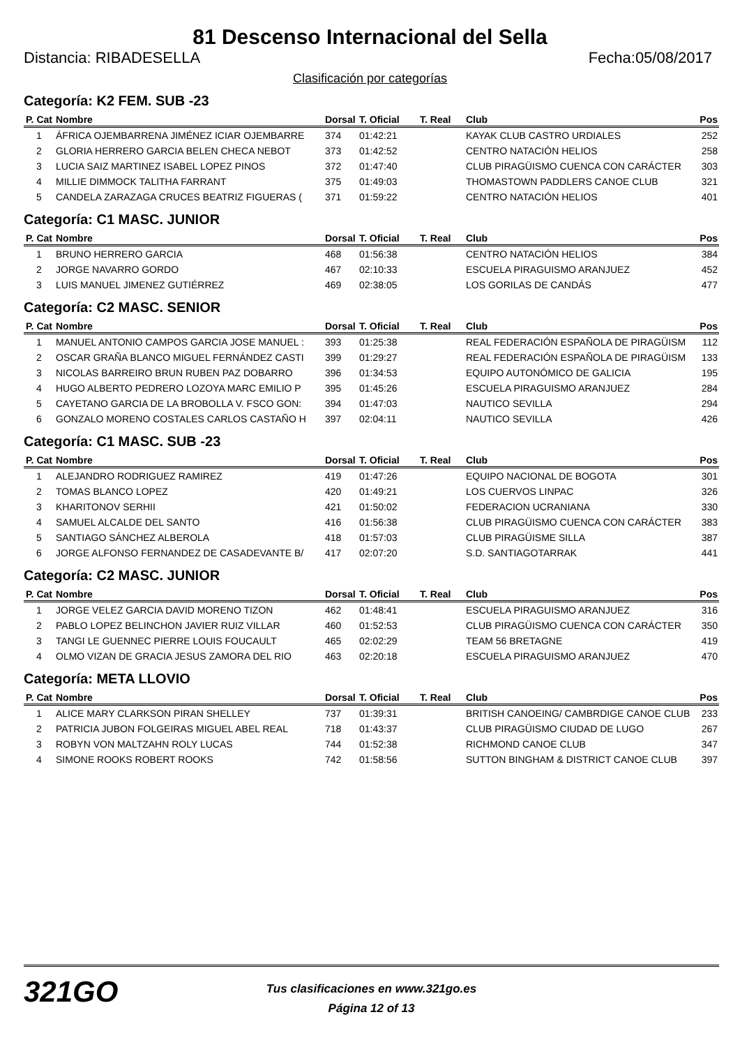81 Descenso Internacional del Sella
Distancia: RIBADESELLA Fecha:05/08/2017
Clasificación por categorías
Categoría: K2 FEM. SUB -23
| P. Cat | Nombre | Dorsal | T. Oficial | T. Real | Club | Pos |
| --- | --- | --- | --- | --- | --- | --- |
| 1 | ÁFRICA OJEMBARRENA JIMÉNEZ ICIAR OJEMBARRE | 374 | 01:42:21 | | KAYAK CLUB CASTRO URDIALES | 252 |
| 2 | GLORIA HERRERO GARCIA BELEN CHECA NEBOT | 373 | 01:42:52 | | CENTRO NATACIÓN HELIOS | 258 |
| 3 | LUCIA SAIZ MARTINEZ ISABEL LOPEZ PINOS | 372 | 01:47:40 | | CLUB PIRAGÜISMO CUENCA CON CARÁCTER | 303 |
| 4 | MILLIE DIMMOCK TALITHA FARRANT | 375 | 01:49:03 | | THOMASTOWN PADDLERS CANOE CLUB | 321 |
| 5 | CANDELA ZARAZAGA CRUCES BEATRIZ FIGUERAS ( | 371 | 01:59:22 | | CENTRO NATACIÓN HELIOS | 401 |
Categoría: C1 MASC. JUNIOR
| P. Cat | Nombre | Dorsal | T. Oficial | T. Real | Club | Pos |
| --- | --- | --- | --- | --- | --- | --- |
| 1 | BRUNO HERRERO GARCIA | 468 | 01:56:38 | | CENTRO NATACIÓN HELIOS | 384 |
| 2 | JORGE NAVARRO GORDO | 467 | 02:10:33 | | ESCUELA PIRAGUISMO ARANJUEZ | 452 |
| 3 | LUIS MANUEL JIMENEZ GUTIÉRREZ | 469 | 02:38:05 | | LOS GORILAS DE CANDÁS | 477 |
Categoría: C2 MASC. SENIOR
| P. Cat | Nombre | Dorsal | T. Oficial | T. Real | Club | Pos |
| --- | --- | --- | --- | --- | --- | --- |
| 1 | MANUEL ANTONIO CAMPOS GARCIA JOSE MANUEL : | 393 | 01:25:38 | | REAL FEDERACIÓN ESPAÑOLA DE PIRAGÜISM | 112 |
| 2 | OSCAR GRAÑA BLANCO MIGUEL FERNÁNDEZ CASTI | 399 | 01:29:27 | | REAL FEDERACIÓN ESPAÑOLA DE PIRAGÜISM | 133 |
| 3 | NICOLAS BARREIRO BRUN RUBEN PAZ DOBARRO | 396 | 01:34:53 | | EQUIPO AUTONÓMICO DE GALICIA | 195 |
| 4 | HUGO ALBERTO PEDRERO LOZOYA MARC EMILIO P | 395 | 01:45:26 | | ESCUELA PIRAGUISMO ARANJUEZ | 284 |
| 5 | CAYETANO GARCIA DE LA BROBOLLA V. FSCO GON: | 394 | 01:47:03 | | NAUTICO SEVILLA | 294 |
| 6 | GONZALO MORENO COSTALES CARLOS CASTAÑO H | 397 | 02:04:11 | | NAUTICO SEVILLA | 426 |
Categoría: C1 MASC. SUB -23
| P. Cat | Nombre | Dorsal | T. Oficial | T. Real | Club | Pos |
| --- | --- | --- | --- | --- | --- | --- |
| 1 | ALEJANDRO RODRIGUEZ RAMIREZ | 419 | 01:47:26 | | EQUIPO NACIONAL DE BOGOTA | 301 |
| 2 | TOMAS BLANCO LOPEZ | 420 | 01:49:21 | | LOS CUERVOS LINPAC | 326 |
| 3 | KHARITONOV SERHII | 421 | 01:50:02 | | FEDERACION UCRANIANA | 330 |
| 4 | SAMUEL ALCALDE DEL SANTO | 416 | 01:56:38 | | CLUB PIRAGÜISMO CUENCA CON CARÁCTER | 383 |
| 5 | SANTIAGO SÁNCHEZ ALBEROLA | 418 | 01:57:03 | | CLUB PIRAGÜISME SILLA | 387 |
| 6 | JORGE ALFONSO FERNANDEZ DE CASADEVANTE B/ | 417 | 02:07:20 | | S.D. SANTIAGOTARRAK | 441 |
Categoría: C2 MASC. JUNIOR
| P. Cat | Nombre | Dorsal | T. Oficial | T. Real | Club | Pos |
| --- | --- | --- | --- | --- | --- | --- |
| 1 | JORGE VELEZ GARCIA DAVID MORENO TIZON | 462 | 01:48:41 | | ESCUELA PIRAGUISMO ARANJUEZ | 316 |
| 2 | PABLO LOPEZ BELINCHON JAVIER RUIZ VILLAR | 460 | 01:52:53 | | CLUB PIRAGÜISMO CUENCA CON CARÁCTER | 350 |
| 3 | TANGI LE GUENNEC PIERRE LOUIS FOUCAULT | 465 | 02:02:29 | | TEAM 56 BRETAGNE | 419 |
| 4 | OLMO VIZAN DE GRACIA JESUS ZAMORA DEL RIO | 463 | 02:20:18 | | ESCUELA PIRAGUISMO ARANJUEZ | 470 |
Categoría: META LLOVIO
| P. Cat | Nombre | Dorsal | T. Oficial | T. Real | Club | Pos |
| --- | --- | --- | --- | --- | --- | --- |
| 1 | ALICE MARY CLARKSON PIRAN SHELLEY | 737 | 01:39:31 | | BRITISH CANOEING/ CAMBRDIGE CANOE CLUB | 233 |
| 2 | PATRICIA JUBON FOLGEIRAS MIGUEL ABEL REAL | 718 | 01:43:37 | | CLUB PIRAGÜISMO CIUDAD DE LUGO | 267 |
| 3 | ROBYN VON MALTZAHN ROLY LUCAS | 744 | 01:52:38 | | RICHMOND CANOE CLUB | 347 |
| 4 | SIMONE ROOKS ROBERT ROOKS | 742 | 01:58:56 | | SUTTON BINGHAM & DISTRICT CANOE CLUB | 397 |
321GO
Tus clasificaciones en www.321go.es
Página 12 of 13